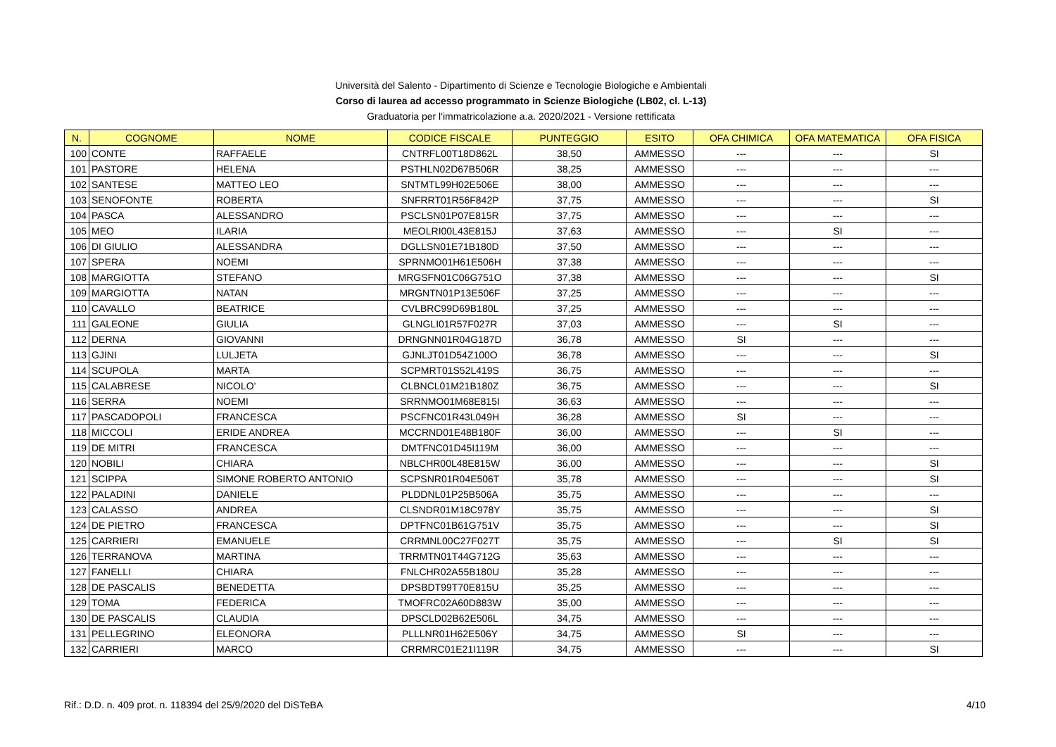Università del Salento - Dipartimento di Scienze e Tecnologie Biologiche e Ambientali
Corso di laurea ad accesso programmato in Scienze Biologiche (LB02, cl. L-13)
Graduatoria per l'immatricolazione a.a. 2020/2021 - Versione rettificata
| N. | COGNOME | NOME | CODICE FISCALE | PUNTEGGIO | ESITO | OFA CHIMICA | OFA MATEMATICA | OFA FISICA |
| --- | --- | --- | --- | --- | --- | --- | --- | --- |
| 100 | CONTE | RAFFAELE | CNTRFL00T18D862L | 38,50 | AMMESSO | --- | --- | SI |
| 101 | PASTORE | HELENA | PSTHLN02D67B506R | 38,25 | AMMESSO | --- | --- | --- |
| 102 | SANTESE | MATTEO LEO | SNTMTL99H02E506E | 38,00 | AMMESSO | --- | --- | --- |
| 103 | SENOFONTE | ROBERTA | SNFRRT01R56F842P | 37,75 | AMMESSO | --- | --- | SI |
| 104 | PASCA | ALESSANDRO | PSCLSN01P07E815R | 37,75 | AMMESSO | --- | --- | --- |
| 105 | MEO | ILARIA | MEOLRI00L43E815J | 37,63 | AMMESSO | --- | SI | --- |
| 106 | DI GIULIO | ALESSANDRA | DGLLSN01E71B180D | 37,50 | AMMESSO | --- | --- | --- |
| 107 | SPERA | NOEMI | SPRNMO01H61E506H | 37,38 | AMMESSO | --- | --- | --- |
| 108 | MARGIOTTA | STEFANO | MRGSFN01C06G751O | 37,38 | AMMESSO | --- | --- | SI |
| 109 | MARGIOTTA | NATAN | MRGNTN01P13E506F | 37,25 | AMMESSO | --- | --- | --- |
| 110 | CAVALLO | BEATRICE | CVLBRC99D69B180L | 37,25 | AMMESSO | --- | --- | --- |
| 111 | GALEONE | GIULIA | GLNGLI01R57F027R | 37,03 | AMMESSO | --- | SI | --- |
| 112 | DERNA | GIOVANNI | DRNGNN01R04G187D | 36,78 | AMMESSO | SI | --- | --- |
| 113 | GJINI | LULJETA | GJNLJT01D54Z100O | 36,78 | AMMESSO | --- | --- | SI |
| 114 | SCUPOLA | MARTA | SCPMRT01S52L419S | 36,75 | AMMESSO | --- | --- | --- |
| 115 | CALABRESE | NICOLO' | CLBNCL01M21B180Z | 36,75 | AMMESSO | --- | --- | SI |
| 116 | SERRA | NOEMI | SRRNMO01M68E815I | 36,63 | AMMESSO | --- | --- | --- |
| 117 | PASCADOPOLI | FRANCESCA | PSCFNC01R43L049H | 36,28 | AMMESSO | SI | --- | --- |
| 118 | MICCOLI | ERIDE ANDREA | MCCRND01E48B180F | 36,00 | AMMESSO | --- | SI | --- |
| 119 | DE MITRI | FRANCESCA | DMTFNC01D45I119M | 36,00 | AMMESSO | --- | --- | --- |
| 120 | NOBILI | CHIARA | NBLCHR00L48E815W | 36,00 | AMMESSO | --- | --- | SI |
| 121 | SCIPPA | SIMONE ROBERTO ANTONIO | SCPSNR01R04E506T | 35,78 | AMMESSO | --- | --- | SI |
| 122 | PALADINI | DANIELE | PLDDNL01P25B506A | 35,75 | AMMESSO | --- | --- | --- |
| 123 | CALASSO | ANDREA | CLSNDR01M18C978Y | 35,75 | AMMESSO | --- | --- | SI |
| 124 | DE PIETRO | FRANCESCA | DPTFNC01B61G751V | 35,75 | AMMESSO | --- | --- | SI |
| 125 | CARRIERI | EMANUELE | CRRMNL00C27F027T | 35,75 | AMMESSO | --- | SI | SI |
| 126 | TERRANOVA | MARTINA | TRRMTN01T44G712G | 35,63 | AMMESSO | --- | --- | --- |
| 127 | FANELLI | CHIARA | FNLCHR02A55B180U | 35,28 | AMMESSO | --- | --- | --- |
| 128 | DE PASCALIS | BENEDETTA | DPSBDT99T70E815U | 35,25 | AMMESSO | --- | --- | --- |
| 129 | TOMA | FEDERICA | TMOFRC02A60D883W | 35,00 | AMMESSO | --- | --- | --- |
| 130 | DE PASCALIS | CLAUDIA | DPSCLD02B62E506L | 34,75 | AMMESSO | --- | --- | --- |
| 131 | PELLEGRINO | ELEONORA | PLLLNR01H62E506Y | 34,75 | AMMESSO | SI | --- | --- |
| 132 | CARRIERI | MARCO | CRRMRC01E21I119R | 34,75 | AMMESSO | --- | --- | SI |
Rif.: D.D. n. 409 prot. n. 118394 del 25/9/2020 del DiSTeBA 4/10